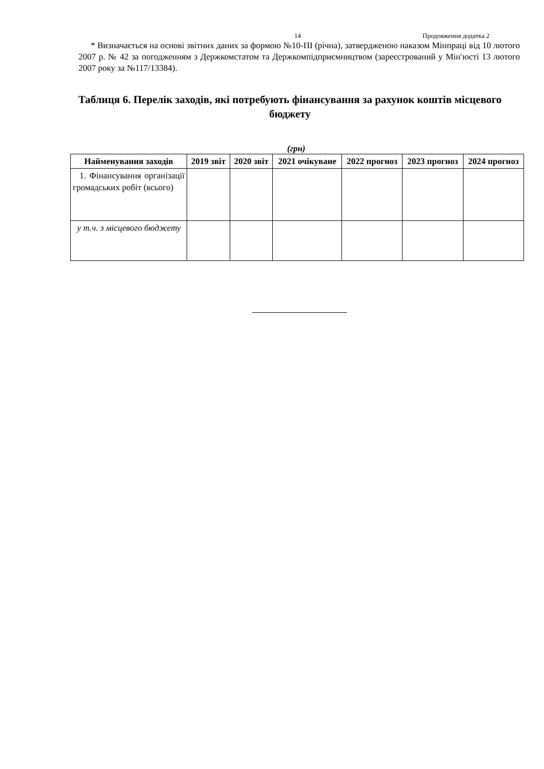14 Продовження додатка 2
* Визначається на основі звітних даних за формою №10-ПІ (річна), затвердженою наказом Мінпраці від 10 лютого 2007 р. № 42 за погодженням з Держкомстатом та Держкомпідприємництвом (зареєстрований у Мін′юсті 13 лютого 2007 року за №117/13384).
Таблиця 6. Перелік заходів, які потребують фінансування за рахунок коштів місцевого бюджету
(грн)
| Найменування заходів | 2019 звіт | 2020 звіт | 2021 очікуване | 2022 прогноз | 2023 прогноз | 2024 прогноз |
| --- | --- | --- | --- | --- | --- | --- |
| 1. Фінансування організації громадських робіт (всього) | | | | | | |
| у т.ч. з місцевого бюджету | | | | | | |